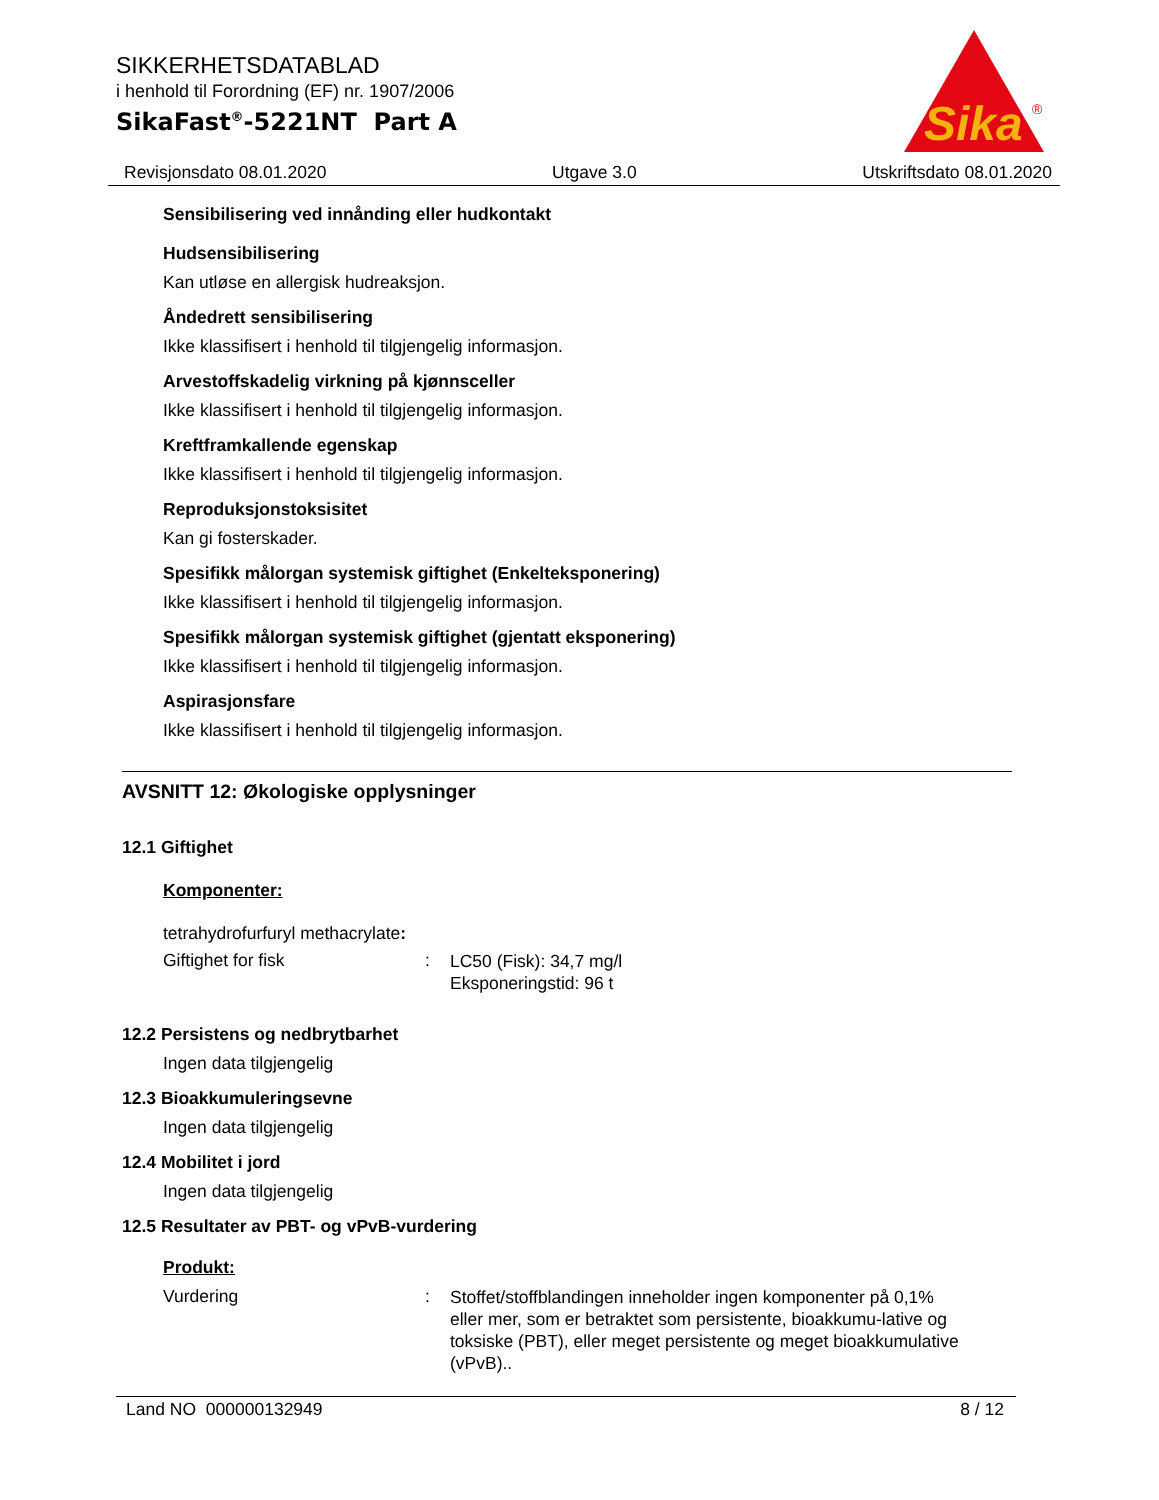SIKKERHETSDATABLAD
i henhold til Forordning (EF) nr. 1907/2006
SikaFast<sup>®</sup>-5221NT Part A
Sika
®
Revisjonsdato 08.01.2020 Utgave 3.0 Utskriftsdato 08.01.2020
Sensibilisering ved innånding eller hudkontakt
Hudsensibilisering
Kan utløse en allergisk hudreaksjon.
Åndedrett sensibilisering
Ikke klassifisert i henhold til tilgjengelig informasjon.
Arvestoffskadelig virkning på kjønnsceller
Ikke klassifisert i henhold til tilgjengelig informasjon.
Kreftframkallende egenskap
Ikke klassifisert i henhold til tilgjengelig informasjon.
Reproduksjonstoksisitet
Kan gi fosterskader.
Spesifikk målorgan systemisk giftighet (Enkelteksponering)
Ikke klassifisert i henhold til tilgjengelig informasjon.
Spesifikk målorgan systemisk giftighet (gjentatt eksponering)
Ikke klassifisert i henhold til tilgjengelig informasjon.
Aspirasjonsfare
Ikke klassifisert i henhold til tilgjengelig informasjon.
AVSNITT 12: Økologiske opplysninger
12.1 Giftighet
Komponenter:
tetrahydrofurfuryl methacrylate:
Giftighet for fisk :
LC50 (Fisk): 34,7 mg/l
Eksponeringstid: 96 t
12.2 Persistens og nedbrytbarhet
Ingen data tilgjengelig
12.3 Bioakkumuleringsevne
Ingen data tilgjengelig
12.4 Mobilitet i jord
Ingen data tilgjengelig
12.5 Resultater av PBT- og vPvB-vurdering
Produkt:
Vurdering :
Stoffet/stoffblandingen inneholder ingen komponenter på 0,1% eller mer, som er betraktet som persistente, bioakkumu-lative og toksiske (PBT), eller meget persistente og meget bioakkumulative (vPvB)..
Land NO 000000132949 8 / 12